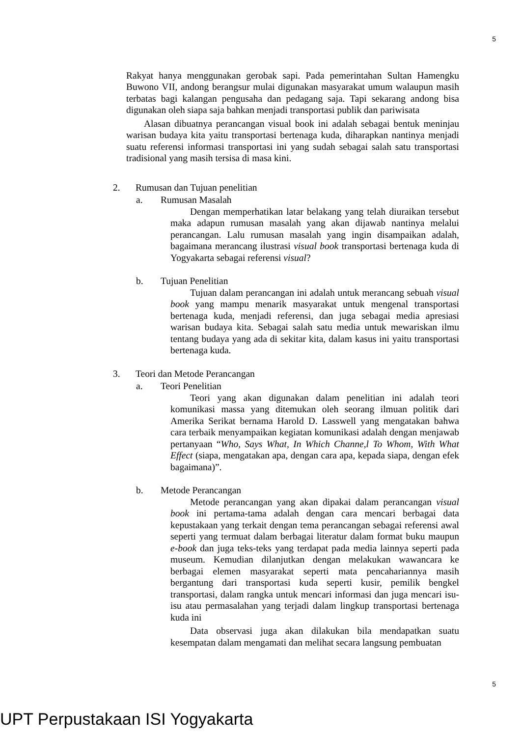5
Rakyat hanya menggunakan gerobak sapi. Pada pemerintahan Sultan Hamengku Buwono VII, andong berangsur mulai digunakan masyarakat umum walaupun masih terbatas bagi kalangan pengusaha dan pedagang saja. Tapi sekarang andong bisa digunakan oleh siapa saja bahkan menjadi transportasi publik dan pariwisata
Alasan dibuatnya perancangan visual book ini adalah sebagai bentuk meninjau warisan budaya kita yaitu transportasi bertenaga kuda, diharapkan nantinya menjadi suatu referensi informasi transportasi ini yang sudah sebagai salah satu transportasi tradisional yang masih tersisa di masa kini.
2. Rumusan dan Tujuan penelitian
a. Rumusan Masalah
Dengan memperhatikan latar belakang yang telah diuraikan tersebut maka adapun rumusan masalah yang akan dijawab nantinya melalui perancangan. Lalu rumusan masalah yang ingin disampaikan adalah, bagaimana merancang ilustrasi visual book transportasi bertenaga kuda di Yogyakarta sebagai referensi visual?
b. Tujuan Penelitian
Tujuan dalam perancangan ini adalah untuk merancang sebuah visual book yang mampu menarik masyarakat untuk mengenal transportasi bertenaga kuda, menjadi referensi, dan juga sebagai media apresiasi warisan budaya kita. Sebagai salah satu media untuk mewariskan ilmu tentang budaya yang ada di sekitar kita, dalam kasus ini yaitu transportasi bertenaga kuda.
3. Teori dan Metode Perancangan
a. Teori Penelitian
Teori yang akan digunakan dalam penelitian ini adalah teori komunikasi massa yang ditemukan oleh seorang ilmuan politik dari Amerika Serikat bernama Harold D. Lasswell yang mengatakan bahwa cara terbaik menyampaikan kegiatan komunikasi adalah dengan menjawab pertanyaan “Who, Says What, In Which Channe,l To Whom, With What Effect (siapa, mengatakan apa, dengan cara apa, kepada siapa, dengan efek bagaimana)”.
b. Metode Perancangan
Metode perancangan yang akan dipakai dalam perancangan visual book ini pertama-tama adalah dengan cara mencari berbagai data kepustakaan yang terkait dengan tema perancangan sebagai referensi awal seperti yang termuat dalam berbagai literatur dalam format buku maupun e-book dan juga teks-teks yang terdapat pada media lainnya seperti pada museum. Kemudian dilanjutkan dengan melakukan wawancara ke berbagai elemen masyarakat seperti mata pencahariannya masih bergantung dari transportasi kuda seperti kusir, pemilik bengkel transportasi, dalam rangka untuk mencari informasi dan juga mencari isu-isu atau permasalahan yang terjadi dalam lingkup transportasi bertenaga kuda ini
Data observasi juga akan dilakukan bila mendapatkan suatu kesempatan dalam mengamati dan melihat secara langsung pembuatan
5
UPT Perpustakaan ISI Yogyakarta